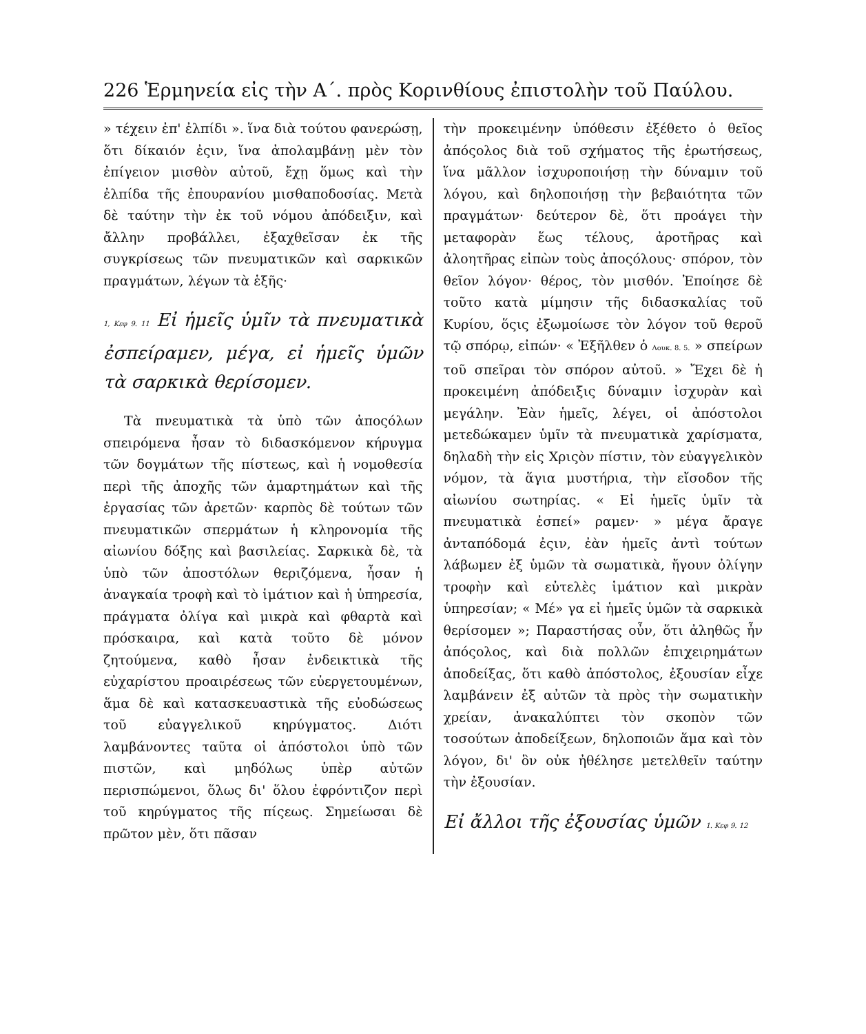226 Ἑρμηνεία εἰς τὴν Α΄. πρὸς Κορινθίους ἐπιστολὴν τοῦ Παύλου.
» τέχειν ἐπ' ἐλπίδι ». ἵνα διὰ τούτου φανερώσῃ, ὅτι δίκαιόν ἐςιν, ἵνα ἀπολαμβάνῃ μὲν τὸν ἐπίγειον μισθὸν αὐτοῦ, ἔχῃ ὅμως καὶ τὴν ἐλπίδα τῆς ἐπουρανίου μισθαποδοσίας. Μετὰ δὲ ταύτην τὴν ἐκ τοῦ νόμου ἀπόδειξιν, καὶ ἄλλην προβάλλει, ἐξαχθεῖσαν ἐκ τῆς συγκρίσεως τῶν πνευματικῶν καὶ σαρκικῶν πραγμάτων, λέγων τὰ ἑξῆς·
1, Κεφ 9. 11 Εἰ ἡμεῖς ὑμῖν τὰ πνευματικὰ ἐσπείραμεν, μέγα, εἰ ἡμεῖς ὑμῶν τὰ σαρκικὰ θερίσομεν.
Τὰ πνευματικὰ τὰ ὑπὸ τῶν ἀποςόλων σπειρόμενα ἦσαν τὸ διδασκόμενον κήρυγμα τῶν δογμάτων τῆς πίστεως, καὶ ἡ νομοθεσία περὶ τῆς ἀποχῆς τῶν ἁμαρτημάτων καὶ τῆς ἐργασίας τῶν ἀρετῶν· καρπὸς δὲ τούτων τῶν πνευματικῶν σπερμάτων ἡ κληρονομία τῆς αἰωνίου δόξης καὶ βασιλείας. Σαρκικὰ δὲ, τὰ ὑπὸ τῶν ἀποστόλων θεριζόμενα, ἦσαν ἡ ἀναγκαία τροφὴ καὶ τὸ ἱμάτιον καὶ ἡ ὑπηρεσία, πράγματα ὀλίγα καὶ μικρὰ καὶ φθαρτὰ καὶ πρόσκαιρα, καὶ κατὰ τοῦτο δὲ μόνον ζητούμενα, καθὸ ἦσαν ἐνδεικτικὰ τῆς εὐχαρίστου προαιρέσεως τῶν εὐεργετουμένων, ἅμα δὲ καὶ κατασκευαστικὰ τῆς εὐοδώσεως τοῦ εὐαγγελικοῦ κηρύγματος. Διότι λαμβάνοντες ταῦτα οἱ ἀπόστολοι ὑπὸ τῶν πιστῶν, καὶ μηδόλως ὑπὲρ αὐτῶν περισπώμενοι, ὅλως δι' ὅλου ἐφρόντιζον περὶ τοῦ κηρύγματος τῆς πίςεως. Σημείωσαι δὲ πρῶτον μὲν, ὅτι πᾶσαν
τὴν προκειμένην ὑπόθεσιν ἐξέθετο ὁ θεῖος ἀπόςολος διὰ τοῦ σχήματος τῆς ἐρωτήσεως, ἵνα μᾶλλον ἰσχυροποιήσῃ τὴν δύναμιν τοῦ λόγου, καὶ δηλοποιήσῃ τὴν βεβαιότητα τῶν πραγμάτων· δεύτερον δὲ, ὅτι προάγει τὴν μεταφορὰν ἕως τέλους, ἀροτῆρας καὶ ἀλοητῆρας εἰπὼν τοὺς ἀποςόλους· σπόρον, τὸν θεῖον λόγον· θέρος, τὸν μισθόν. Ἐποίησε δὲ τοῦτο κατὰ μίμησιν τῆς διδασκαλίας τοῦ Κυρίου, ὅςις ἐξωμοίωσε τὸν λόγον τοῦ θεροῦ τῷ σπόρῳ, εἰπών· « Ἐξῆλθεν ὁ Λουκ. 8. 5. » σπείρων τοῦ σπεῖραι τὸν σπόρον αὐτοῦ. » Ἔχει δὲ ἡ προκειμένη ἀπόδειξις δύναμιν ἰσχυρὰν καὶ μεγάλην. Ἐὰν ἡμεῖς, λέγει, οἱ ἀπόστολοι μετεδώκαμεν ὑμῖν τὰ πνευματικὰ χαρίσματα, δηλαδὴ τὴν εἰς Χριςὸν πίστιν, τὸν εὐαγγελικὸν νόμον, τὰ ἅγια μυστήρια, τὴν εἴσοδον τῆς αἰωνίου σωτηρίας. « Εἰ ἡμεῖς ὑμῖν τὰ πνευματικὰ ἐσπεί» ραμεν· » μέγα ἄραγε ἀνταπόδομά ἐςιν, ἐὰν ἡμεῖς ἀντὶ τούτων λάβωμεν ἐξ ὑμῶν τὰ σωματικὰ, ἤγουν ὀλίγην τροφὴν καὶ εὐτελὲς ἱμάτιον καὶ μικρὰν ὑπηρεσίαν; « Μέ» γα εἰ ἡμεῖς ὑμῶν τὰ σαρκικὰ θερίσομεν »; Παραστήσας οὖν, ὅτι ἀληθῶς ἦν ἀπόςολος, καὶ διὰ πολλῶν ἐπιχειρημάτων ἀποδείξας, ὅτι καθὸ ἀπόστολος, ἐξουσίαν εἶχε λαμβάνειν ἐξ αὐτῶν τὰ πρὸς τὴν σωματικὴν χρείαν, ἀνακαλύπτει τὸν σκοπὸν τῶν τοσούτων ἀποδείξεων, δηλοποιῶν ἅμα καὶ τὸν λόγον, δι' ὃν οὐκ ἠθέλησε μετελθεῖν ταύτην τὴν ἐξουσίαν.
Εἰ ἄλλοι τῆς ἐξουσίας ὑμῶν 1. Κεφ 9. 12